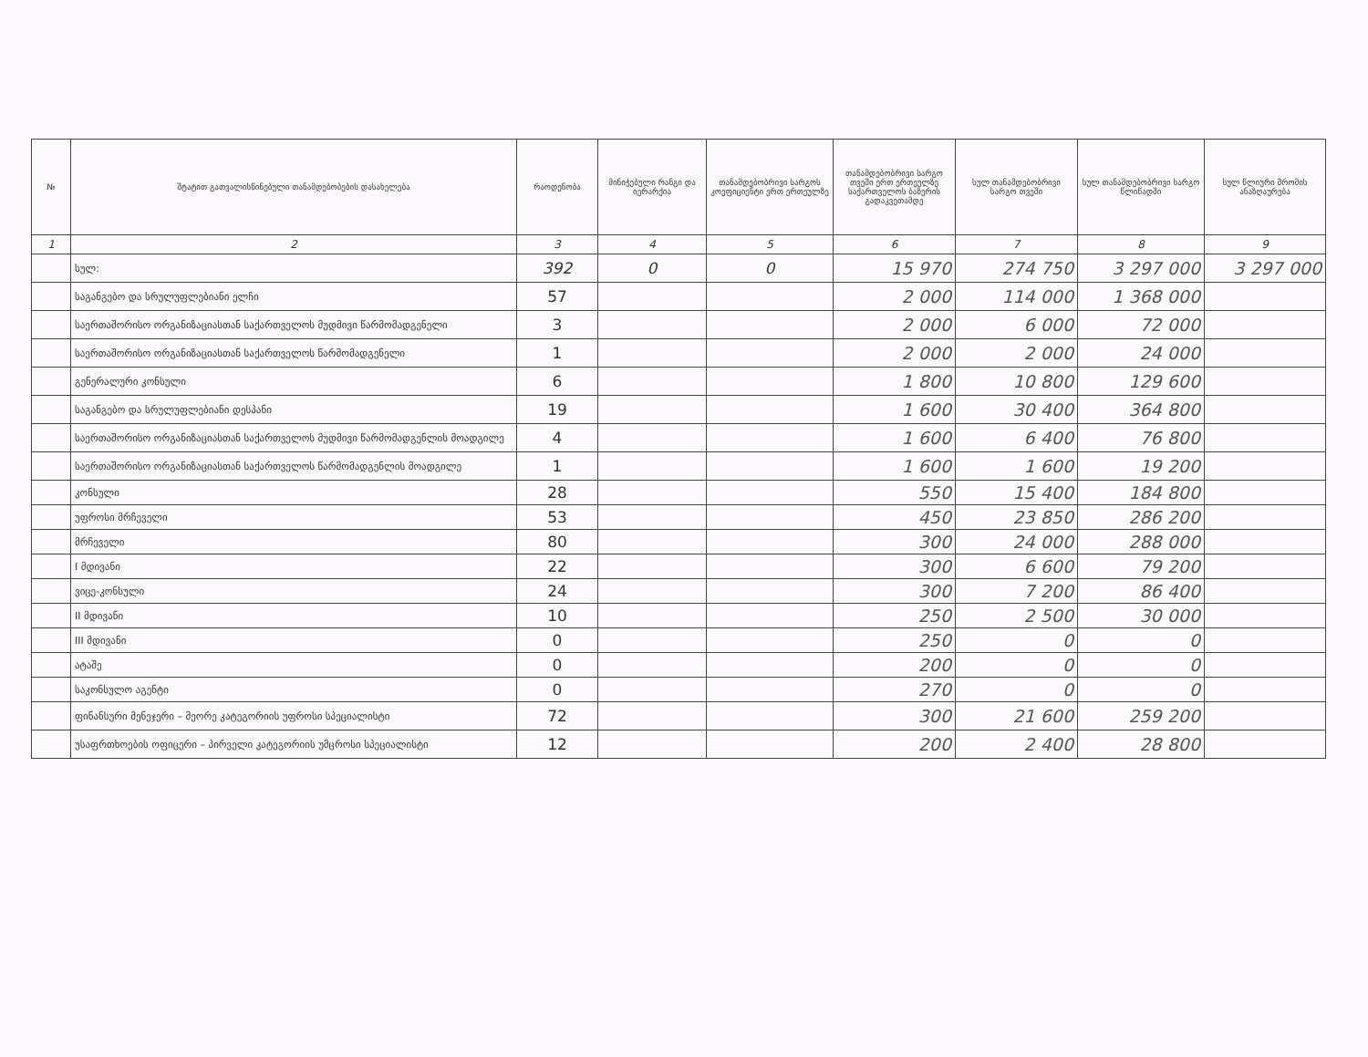| № | შტატით გათვალისწინებული თანამდებობების დასახელება | რაოდენობა | მინიჭებული რანგი და იერარქია | თანამდებობრივი სარგოს კოეფიციენტი ერთ ერთეულზე | თანამდებობრივი სარგო თვეში ერთ ერთეულზე საქართველოს ბაზერის გადაკვეთამდე | სულ თანამდებობრივი სარგო თვეში | სულ თანამდებობრივი სარგო წლიწადში | სულ წლიური შრომის ანაზღაურება |
| --- | --- | --- | --- | --- | --- | --- | --- | --- |
| 1 | 2 | 3 | 4 | 5 | 6 | 7 | 8 | 9 |
| | სულ: | 392 | 0 | 0 | 15 970 | 274 750 | 3 297 000 | 3 297 000 |
| | საგანგებო და სრულუფლებიანი ელჩი | 57 | | | 2 000 | 114 000 | 1 368 000 | |
| | საერთაშორისო ორგანიზაციასთან საქართველოს მუდმივი წარმომადგენელი | 3 | | | 2 000 | 6 000 | 72 000 | |
| | საერთაშორისო ორგანიზაციასთან საქართველოს წარმომადგენელი | 1 | | | 2 000 | 2 000 | 24 000 | |
| | გენერალური კონსული | 6 | | | 1 800 | 10 800 | 129 600 | |
| | საგანგებო და სრულუფლებიანი დესპანი | 19 | | | 1 600 | 30 400 | 364 800 | |
| | საერთაშორისო ორგანიზაციასთან საქართველოს მუდმივი წარმომადგენლის მოადგილე | 4 | | | 1 600 | 6 400 | 76 800 | |
| | საერთაშორისო ორგანიზაციასთან საქართველოს წარმომადგენლის მოადგილე | 1 | | | 1 600 | 1 600 | 19 200 | |
| | კონსული | 28 | | | 550 | 15 400 | 184 800 | |
| | უფროსი მრჩეველი | 53 | | | 450 | 23 850 | 286 200 | |
| | მრჩეველი | 80 | | | 300 | 24 000 | 288 000 | |
| | I მდივანი | 22 | | | 300 | 6 600 | 79 200 | |
| | ვიცე-კონსული | 24 | | | 300 | 7 200 | 86 400 | |
| | II მდივანი | 10 | | | 250 | 2 500 | 30 000 | |
| | III მდივანი | 0 | | | 250 | 0 | 0 | |
| | ატაშე | 0 | | | 200 | 0 | 0 | |
| | საკონსულო აგენტი | 0 | | | 270 | 0 | 0 | |
| | ფინანსური მენეჯერი – მეორე კატეგორიის უფროსი სპეციალისტი | 72 | | | 300 | 21 600 | 259 200 | |
| | უსაფრთხოების ოფიცერი – პირველი კატეგორიის უმცროსი სპეციალისტი | 12 | | | 200 | 2 400 | 28 800 | |